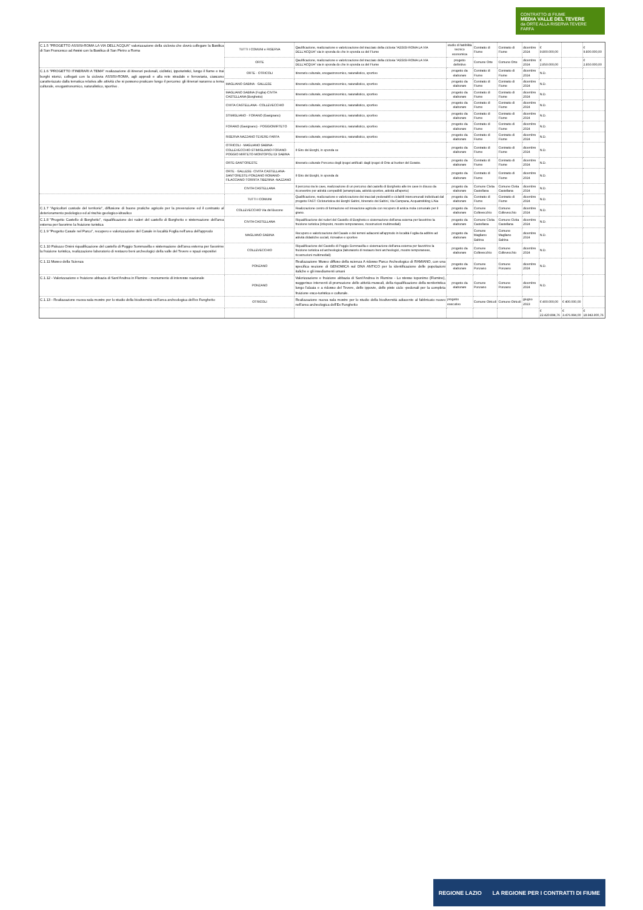CONTRATTO di FIUME
MEDIA VALLE DEL TEVERE
da ORTE ALLA RISERVA TEVERE FARFA
| C.1.5 "PROGETTO ASSISI-ROMA LA VIA DELL'ACQUA" valorizzazione della ciclovia che dovrà collegare la Basilica di San Francesco ad Assisi con la Basilica di San Pietro a Roma | TUTTI I COMUNI e RISERVA | Qaulificazione, realizzazione e valorizzazione del tracciato della ciclovia "ASSISI-ROMA LA VIA DELL'ACQUA" sia in sponda dx che in sponda sx del Fiume | studio di fattibilità tecnico economica | Contratto di Fiume | Contratto di Fiume | dicembre 2024 | € 9.800.000,00 | | € 9.800.000,00 |
| | ORTE | Qaulificazione, realizzazione e valorizzazione del tracciato della ciclovia "ASSISI-ROMA LA VIA DELL'ACQUA" sia in sponda dx che in sponda sx del Fiume | progetto definitivo | Comune Orte | Comune Orte | dicembre 2024 | € 2.850.000,00 | | € 2.850.000,00 |
| C.1.6 "PROGETTO ITINERARI A TEMA" realizzazione di itinerari pedonali, ciclistici, ippoturistici, lungo il fiume e trai borghi storici, collegati con la ciclovia ASSISI-ROMA, agli approdi e alla rete stradale e ferroviaria, ciascuno caratterizzato dalla tematica relativa alle attività che si possono praticare lungo il percorso: gli itinerari saranno a tema culturale, enogastronomico, naturalistico, sportivo . | ORTE - OTRICOLI | Itinerario culturale, enogastronomico, naturalistico, sportivo | progetto da elaborare | Contratto di Fiume | Contratto di Fiume | dicembre 2024 | N.D. | | |
| | MAGLIANO SABINA - GALLESE | Itinerario culturale, enogastronomico, naturalistico, sportivo | progetto da elaborare | Contratto di Fiume | Contratto di Fiume | dicembre 2024 | N.D. | | |
| | MAGLIANO SABINA (Foglia)-CIVITA CASTELLANA (Borghetto) | Itinerario culturale, enogastronomico, naturalistico, sportivo | progetto da elaborare | Contratto di Fiume | Contratto di Fiume | dicembre 2024 | N.D. | | |
| | CIVITA CASTELLANA - COLLEVECCHIO | Itinerario culturale, enogastronomico, naturalistico, sportivo | progetto da elaborare | Contratto di Fiume | Contratto di Fiume | dicembre 2024 | N.D. | | |
| | STIMIGLIANO - FORANO (Gavignano) | Itinerario culturale, enogastronomico, naturalistico, sportivo | progetto da elaborare | Contratto di Fiume | Contratto di Fiume | dicembre 2024 | N.D. | | |
| | FORANO (Gavignano) - POGGIOMIRTETO | Itinerario culturale, enogastronomico, naturalistico, sportivo | progetto da elaborare | Contratto di Fiume | Contratto di Fiume | dicembre 2024 | N.D. | | |
| | RISERVA NAZZANO TEVERE-FARFA | Itinerario culturale, enogastronomico, naturalistico, sportivo | progetto da elaborare | Contratto di Fiume | Contratto di Fiume | dicembre 2024 | N.D. | | |
| | OTRICOLI - MAGLIANO SABINA - COLLEVECCHIO-STIMIGLIANO-FORANO-POGGIO MIRTETO-MONTOPOLI DI SABINA | Il Giro dei Borghi, in sponda sx | progetto da elaborare | Contratto di Fiume | Contratto di Fiume | dicembre 2024 | N.D. | | |
| | ORTE-SANT'ORESTE | Itinerario culturale Percorso degli ipogei artificali: dagli ipogei di Orte ai bunker del Soratte. | progetto da elaborare | Contratto di Fiume | Contratto di Fiume | dicembre 2024 | N.D. | | |
| | ORTE - GALLESE- CIVITA CASTELLANA-SANT'ORESTE-PONZANO ROMANO- FILACCIANO-TORRITA TIBERINA -NAZZANO | Il Giro dei Borghi, in sponda dx | progetto da elaborare | Contratto di Fiume | Contratto di Fiume | dicembre 2024 | N.D. | | |
| | CIVITA CASTELLANA | Il percorso tra le cave, realizzazione di un percorso dal castello di Borghetto alle tre cave in disuso da riconvertire per attività compatibili (arrampicata, attività sportive, attività all'aperto) | progetto da elaborare | Comune Civita Castellana | Comune Civita Castellana | dicembre 2024 | N.D. | | |
| | TUTTI I COMUNI | Qualificazione, realizzazione e valorizzazione dei tracciati pedonabili e ciclabili intercomunali individuati dal progetto FAST: Cicloturistica dei Borghi Sabini, Itinerario dei Sabini, Via Campana, Acquatrekking L'Aia | progetto da elaborare | Contratto di Fiume | Contratto di Fiume | dicembre 2024 | N.D. | | |
| C.1.7 "Agricoltori custode del territorio", diffusione di buone pratiche agricole per la prevenzione ed il contrasto al deterioramento pedologico ed al rischio geologico-idraulico | COLLEVECCHIO Via del Bucone | Realizzazione centro di formazione ed innvazione agricola con recupero di antica mola comunale per il grano. | progetto da elaborare | Comune Collevecchio | Comune Collevecchio | dicembre 2024 | N.D. | | |
| C.1.8 "Progetto Castello di Borghetto", riqualificazione dei ruderi del castello di Borghetto e sistemazione dell'area esterna per favorirne la fruizione turistica | CIVITA CASTELLANA | Riqualificazione dei ruderi del Castello di Borghetto e sistemazione dell'area esterna per favoririne la fruizione turistica (infopoint, mostre temporaneee, ricostruzioni multimediali) | progetto da elaborare | Comune Civita Castellana | Comune Civita Castellana | dicembre 2024 | N.D. | | |
| C.1.9 "Progetto Casale nel Parco", recupero e valorizzazione del Casale in località Foglia nell'area dell'approdo | MAGLIANO SABINA | Recupero e valorizzazione del Casale e dei terreni adiacenti all'approdo in località Foglia da adibire ad attività didattiche sociali, ricreative e sportive | progetto da elaborare | Comune Magliano Sabina | Comune Magliano Sabina | dicembre 2024 | N.D. | | |
| C.1.10 Palozzo Orsini riqualificazione del castello di Poggio Sommavilla e sistemazione dell'area esterna per favorirne la fruizione turistica, realizzazione laboratorio di restauro beni archeologici della valle del Tevere e spazi espositivi | COLLEVECCHIO | Riqualificazione del Castello di Poggio Sommavilla e sistemazione dell'area esterna per favoririne la fruizione turistica ed archeologica (laboratorio di restauro beni archeologici, mostre temporaneee, ricostruzioni multimediali) | progetto da elaborare | Comune Collevecchio | Comune Collevecchio | dicembre 2024 | N.D. | | |
| C.1.11 Museo della Scienza | PONZANO | Realizzazione Museo diffuso della scienza A ridosso Parco Archeologico di RAMIANO, con una specifica sezione di GENOMICA sul DNA ANTICO per la identificazione delle popolazioni italiche e gli insediamenti umani | progetto da elaborare | Comune Ponzano | Comune Ponzano | dicembre 2024 | N.D. | | |
| C.1.12 - Valorizzazione e fruizione abbazia di Sant'Andrea in Flumine - monumento di interesse nazionale | PONZANO | Valorizzazione e fruizione abbazia di Sant'Andrea in Flumine - Lo stesso toponimo (Flumine), suggerisce interventi di promozione delle attività museali, della riqualificazione della sentieristica lungo l'alzaia e a ridosso del Tevere, delle ippovie, delle piste ciclo -pedonali per la completa fruizione esco-turistica e culturale. | progetto da elaborare | Comune Ponzano | Comune Ponzano | dicembre 2024 | N.D. | | |
| C.1.13 - Realizzazione nuova sala mostre per lo studio della biodiversità nell'area archeologica dell'ex Funghetto | OTRICOLI | Realizzazione nuova sala mostre per lo studio della biodiversità adiacente al fabbricato nuovo nell'area archeologica dell'Ex Funghetto | progetto esecutivo | Comune Otricoli | Comune Otricoli | giugno 2023 | € 400.000,00 | € 400.000,00 | |
| | | | | | | | € 22.420.894,76 | € 3.476.994,00 | € 18.943.900,76 |
REGIONE LAZIO LA REGIONE PER I CONTRATTI DI FIUME